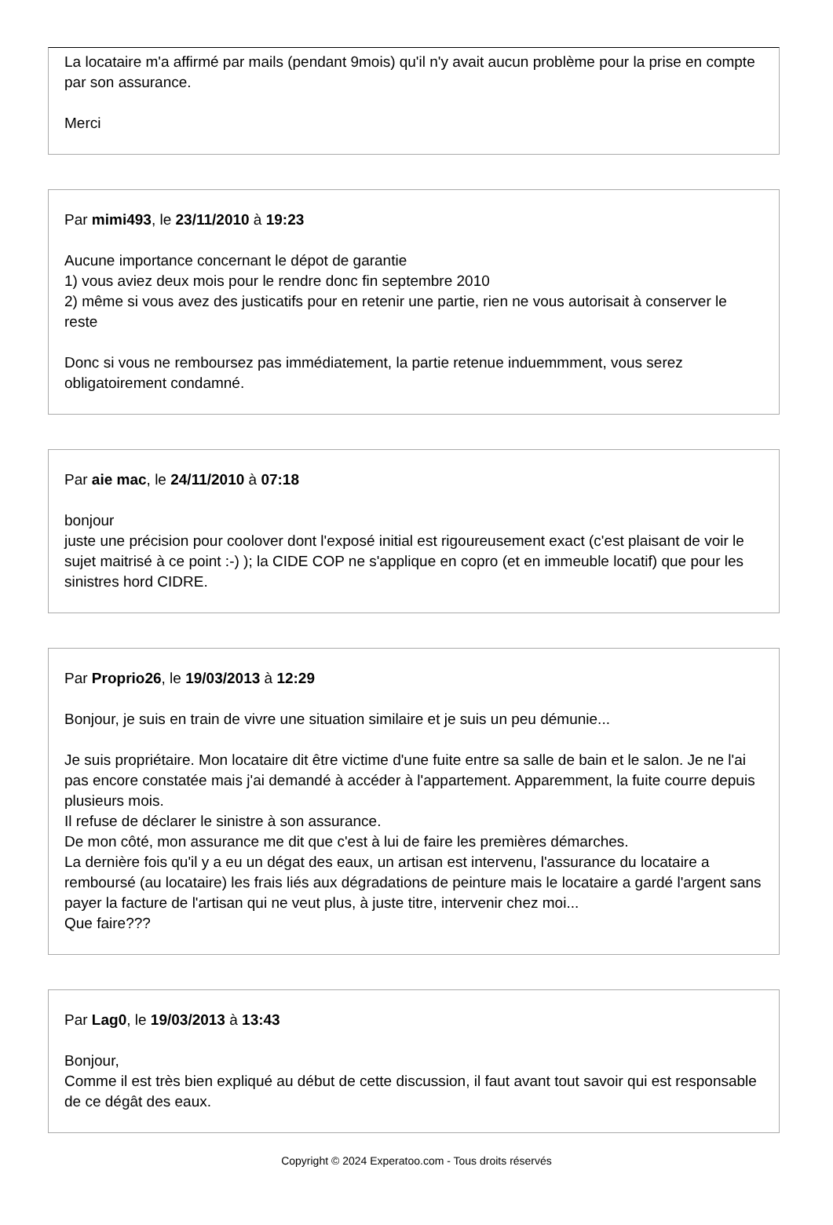La locataire m'a affirmé par mails (pendant 9mois) qu'il n'y avait aucun problème pour la prise en compte par son assurance.
Merci
Par mimi493, le 23/11/2010 à 19:23
Aucune importance concernant le dépot de garantie
1) vous aviez deux mois pour le rendre donc fin septembre 2010
2) même si vous avez des justicatifs pour en retenir une partie, rien ne vous autorisait à conserver le reste
Donc si vous ne remboursez pas immédiatement, la partie retenue induemmment, vous serez obligatoirement condamné.
Par aie mac, le 24/11/2010 à 07:18
bonjour
juste une précision pour coolover dont l'exposé initial est rigoureusement exact (c'est plaisant de voir le sujet maitrisé à ce point :-) ); la CIDE COP ne s'applique en copro (et en immeuble locatif) que pour les sinistres hord CIDRE.
Par Proprio26, le 19/03/2013 à 12:29
Bonjour, je suis en train de vivre une situation similaire et je suis un peu démunie...
Je suis propriétaire. Mon locataire dit être victime d'une fuite entre sa salle de bain et le salon. Je ne l'ai pas encore constatée mais j'ai demandé à accéder à l'appartement. Apparemment, la fuite courre depuis plusieurs mois.
Il refuse de déclarer le sinistre à son assurance.
De mon côté, mon assurance me dit que c'est à lui de faire les premières démarches.
La dernière fois qu'il y a eu un dégat des eaux, un artisan est intervenu, l'assurance du locataire a remboursé (au locataire) les frais liés aux dégradations de peinture mais le locataire a gardé l'argent sans payer la facture de l'artisan qui ne veut plus, à juste titre, intervenir chez moi...
Que faire???
Par Lag0, le 19/03/2013 à 13:43
Bonjour,
Comme il est très bien expliqué au début de cette discussion, il faut avant tout savoir qui est responsable de ce dégât des eaux.
Copyright © 2024 Experatoo.com - Tous droits réservés